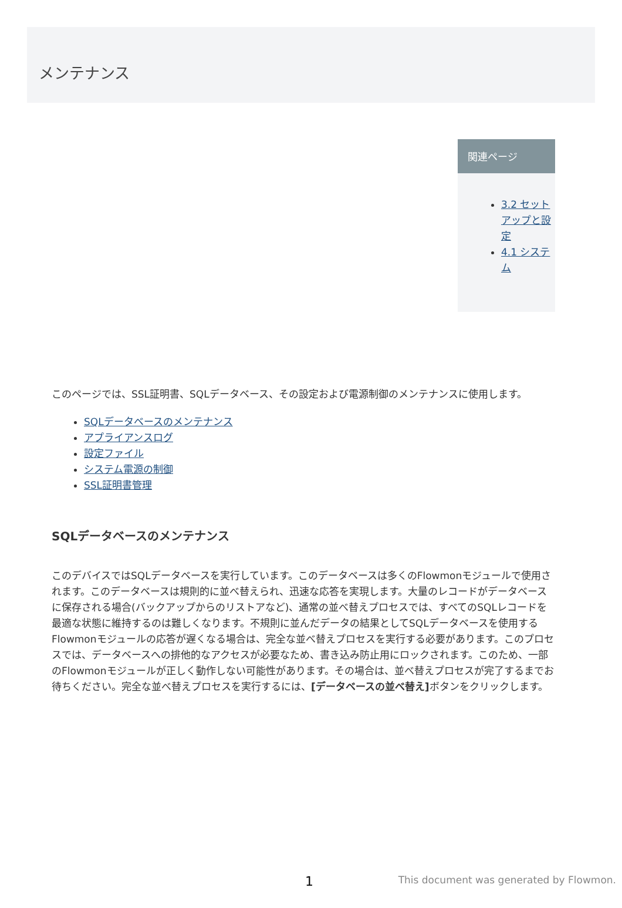メンテナンス
関連ページ
3.2 セットアップと設定
4.1 システム
このページでは、SSL証明書、SQLデータベース、その設定および電源制御のメンテナンスに使用します。
SQLデータベースのメンテナンス
アプライアンスログ
設定ファイル
システム電源の制御
SSL証明書管理
SQLデータベースのメンテナンス
このデバイスではSQLデータベースを実行しています。このデータベースは多くのFlowmonモジュールで使用されます。このデータベースは規則的に並べ替えられ、迅速な応答を実現します。大量のレコードがデータベースに保存される場合(バックアップからのリストアなど)、通常の並べ替えプロセスでは、すべてのSQLレコードを最適な状態に維持するのは難しくなります。不規則に並んだデータの結果としてSQLデータベースを使用するFlowmonモジュールの応答が遅くなる場合は、完全な並べ替えプロセスを実行する必要があります。このプロセスでは、データベースへの排他的なアクセスが必要なため、書き込み防止用にロックされます。このため、一部のFlowmonモジュールが正しく動作しない可能性があります。その場合は、並べ替えプロセスが完了するまでお待ちください。完全な並べ替えプロセスを実行するには、[データベースの並べ替え] ボタンをクリックします。
1 This document was generated by Flowmon.